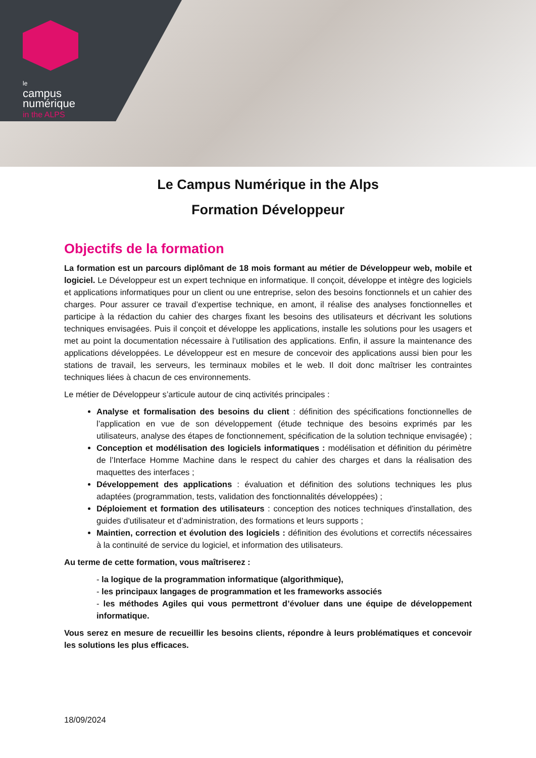le
campus
numérique
in the ALPS
Le Campus Numérique in the Alps
Formation Développeur
Objectifs de la formation
La formation est un parcours diplômant de 18 mois formant au métier de Développeur web, mobile et logiciel. Le Développeur est un expert technique en informatique. Il conçoit, développe et intègre des logiciels et applications informatiques pour un client ou une entreprise, selon des besoins fonctionnels et un cahier des charges. Pour assurer ce travail d’expertise technique, en amont, il réalise des analyses fonctionnelles et participe à la rédaction du cahier des charges fixant les besoins des utilisateurs et décrivant les solutions techniques envisagées. Puis il conçoit et développe les applications, installe les solutions pour les usagers et met au point la documentation nécessaire à l’utilisation des applications. Enfin, il assure la maintenance des applications développées. Le développeur est en mesure de concevoir des applications aussi bien pour les stations de travail, les serveurs, les terminaux mobiles et le web. Il doit donc maîtriser les contraintes techniques liées à chacun de ces environnements.
Le métier de Développeur s’articule autour de cinq activités principales :
Analyse et formalisation des besoins du client : définition des spécifications fonctionnelles de l’application en vue de son développement (étude technique des besoins exprimés par les utilisateurs, analyse des étapes de fonctionnement, spécification de la solution technique envisagée) ;
Conception et modélisation des logiciels informatiques : modélisation et définition du périmètre de l’Interface Homme Machine dans le respect du cahier des charges et dans la réalisation des maquettes des interfaces ;
Développement des applications : évaluation et définition des solutions techniques les plus adaptées (programmation, tests, validation des fonctionnalités développées) ;
Déploiement et formation des utilisateurs : conception des notices techniques d'installation, des guides d'utilisateur et d’administration, des formations et leurs supports ;
Maintien, correction et évolution des logiciels : définition des évolutions et correctifs nécessaires à la continuité de service du logiciel, et information des utilisateurs.
Au terme de cette formation, vous maîtriserez :
- la logique de la programmation informatique (algorithmique),
- les principaux langages de programmation et les frameworks associés
- les méthodes Agiles qui vous permettront d’évoluer dans une équipe de développement informatique.
Vous serez en mesure de recueillir les besoins clients, répondre à leurs problématiques et concevoir les solutions les plus efficaces.
18/09/2024